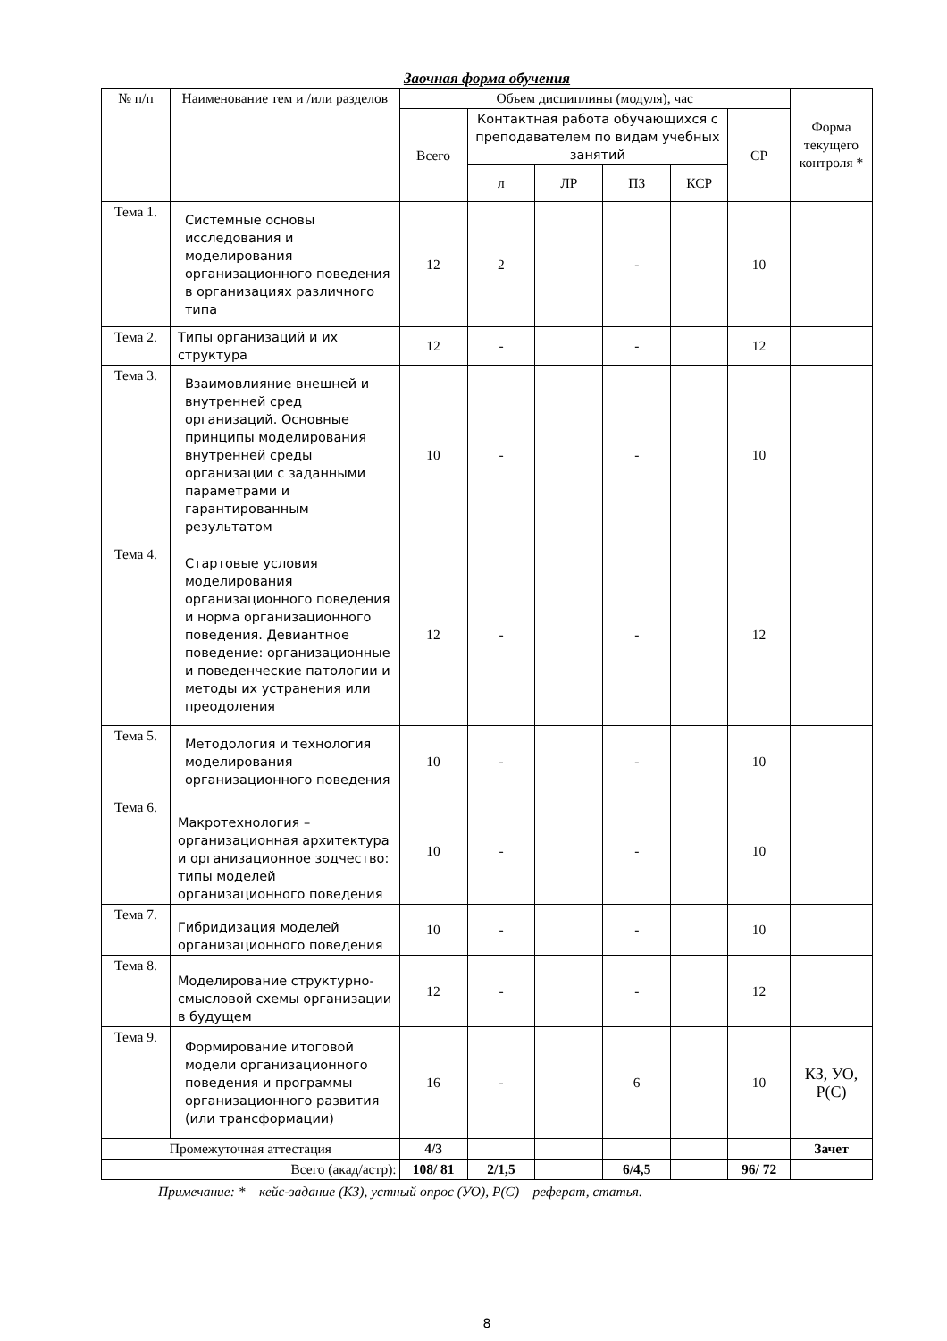Заочная форма обучения
| № п/п | Наименование тем и /или разделов | Объем дисциплины (модуля), час | | | | | | Форма текущего контроля * |
| --- | --- | --- | --- | --- | --- | --- | --- | --- |
| | | Всего | Контактная работа обучающихся с преподавателем по видам учебных занятий | | | | СР | |
| | | | л | ЛР | ПЗ | КСР | | |
| Тема 1. | Системные основы исследования и моделирования организационного поведения в организациях различного типа | 12 | 2 | | - | | 10 | |
| Тема 2. | Типы организаций и их структура | 12 | - | | - | | 12 | |
| Тема 3. | Взаимовлияние внешней и внутренней сред организаций. Основные принципы моделирования внутренней среды организации с заданными параметрами и гарантированным результатом | 10 | - | | - | | 10 | |
| Тема 4. | Стартовые условия моделирования организационного поведения и норма организационного поведения. Девиантное поведение: организационные и поведенческие патологии и методы их устранения или преодоления | 12 | - | | - | | 12 | |
| Тема 5. | Методология и технология моделирования организационного поведения | 10 | - | | - | | 10 | |
| Тема 6. | Макротехнология – организационная архитектура и организационное зодчество: типы моделей организационного поведения | 10 | - | | - | | 10 | |
| Тема 7. | Гибридизация моделей организационного поведения | 10 | - | | - | | 10 | |
| Тема 8. | Моделирование структурно-смысловой схемы организации в будущем | 12 | - | | - | | 12 | |
| Тема 9. | Формирование итоговой модели организационного поведения и программы организационного развития (или трансформации) | 16 | - | | 6 | | 10 | КЗ, УО, Р(С) |
| Промежуточная аттестация | | 4/3 | | | | | | Зачет |
| Всего (акад/астр): | | 108/ 81 | 2/1,5 | | 6/4,5 | | 96/ 72 | |
Примечание: * – кейс-задание (КЗ), устный опрос (УО), Р(С) – реферат, статья.
8